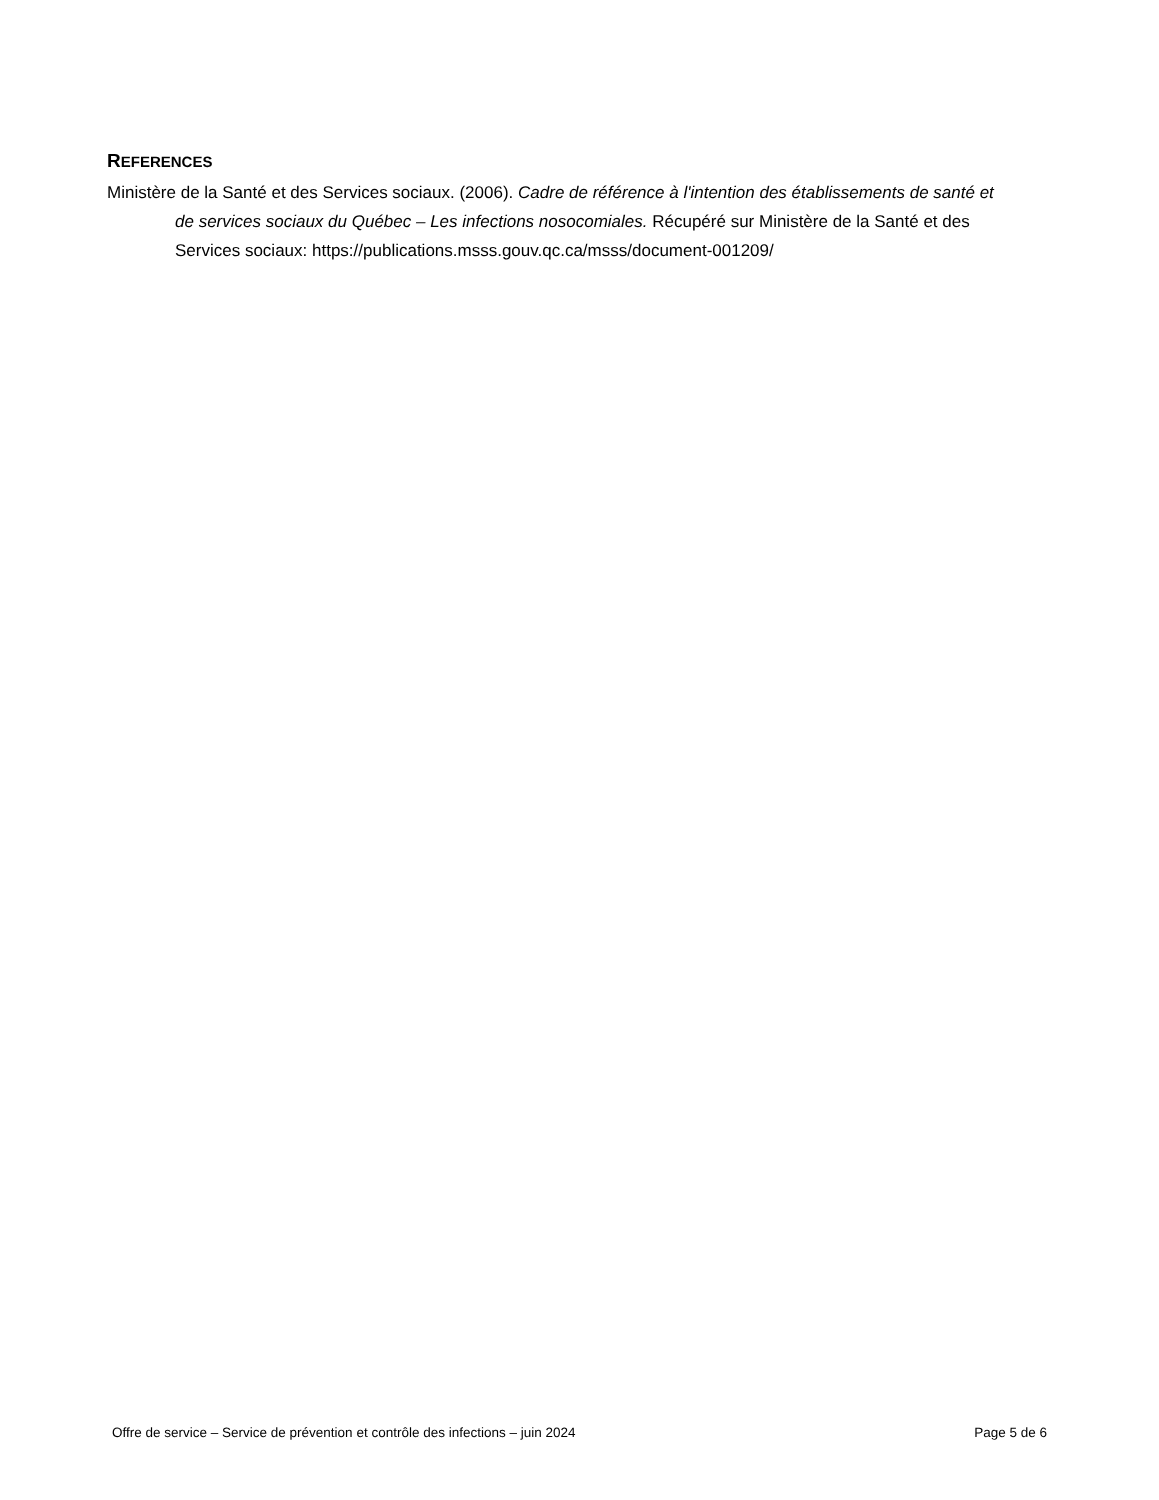REFERENCES
Ministère de la Santé et des Services sociaux. (2006). Cadre de référence à l'intention des établissements de santé et de services sociaux du Québec – Les infections nosocomiales. Récupéré sur Ministère de la Santé et des Services sociaux: https://publications.msss.gouv.qc.ca/msss/document-001209/
Offre de service – Service de prévention et contrôle des infections – juin 2024 Page 5 de 6